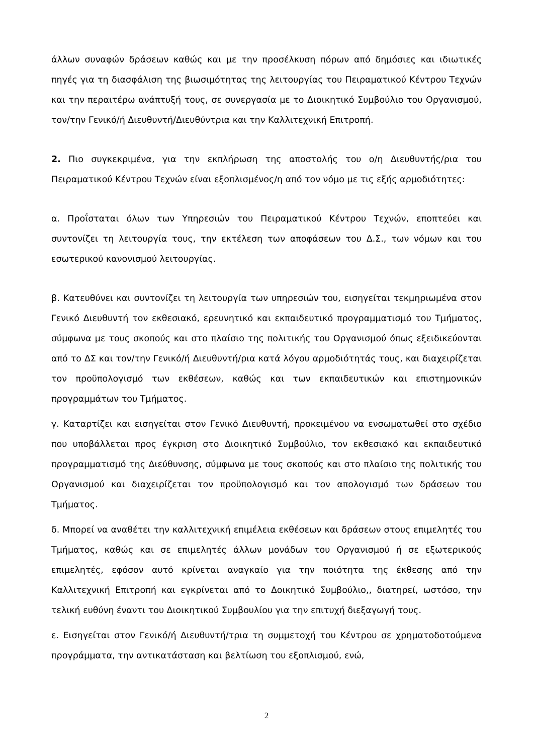άλλων συναφών δράσεων καθώς και με την προσέλκυση πόρων από δημόσιες και ιδιωτικές πηγές για τη διασφάλιση της βιωσιμότητας της λειτουργίας του Πειραματικού Κέντρου Τεχνών και την περαιτέρω ανάπτυξή τους, σε συνεργασία με το Διοικητικό Συμβούλιο του Οργανισμού, τον/την Γενικό/ή Διευθυντή/Διευθύντρια και την Καλλιτεχνική Επιτροπή.
2. Πιο συγκεκριμένα, για την εκπλήρωση της αποστολής του ο/η Διευθυντής/ρια του Πειραματικού Κέντρου Τεχνών είναι εξοπλισμένος/η από τον νόμο με τις εξής αρμοδιότητες:
α. Προΐσταται όλων των Υπηρεσιών του Πειραματικού Κέντρου Τεχνών, εποπτεύει και συντονίζει τη λειτουργία τους, την εκτέλεση των αποφάσεων του Δ.Σ., των νόμων και του εσωτερικού κανονισμού λειτουργίας.
β. Κατευθύνει και συντονίζει τη λειτουργία των υπηρεσιών του, εισηγείται τεκμηριωμένα στον Γενικό Διευθυντή τον εκθεσιακό, ερευνητικό και εκπαιδευτικό προγραμματισμό του Τμήματος, σύμφωνα με τους σκοπούς και στο πλαίσιο της πολιτικής του Οργανισμού όπως εξειδικεύονται από το ΔΣ και τον/την Γενικό/ή Διευθυντή/ρια κατά λόγου αρμοδιότητάς τους, και διαχειρίζεται τον προϋπολογισμό των εκθέσεων, καθώς και των εκπαιδευτικών και επιστημονικών προγραμμάτων του Τμήματος.
γ. Καταρτίζει και εισηγείται στον Γενικό Διευθυντή, προκειμένου να ενσωματωθεί στο σχέδιο που υποβάλλεται προς έγκριση στο Διοικητικό Συμβούλιο, τον εκθεσιακό και εκπαιδευτικό προγραμματισμό της Διεύθυνσης, σύμφωνα με τους σκοπούς και στο πλαίσιο της πολιτικής του Οργανισμού και διαχειρίζεται τον προϋπολογισμό και τον απολογισμό των δράσεων του Τμήματος.
δ. Μπορεί να αναθέτει την καλλιτεχνική επιμέλεια εκθέσεων και δράσεων στους επιμελητές του Τμήματος, καθώς και σε επιμελητές άλλων μονάδων του Οργανισμού ή σε εξωτερικούς επιμελητές, εφόσον αυτό κρίνεται αναγκαίο για την ποιότητα της έκθεσης από την Καλλιτεχνική Επιτροπή και εγκρίνεται από το Δοικητικό Συμβούλιο,, διατηρεί, ωστόσο, την τελική ευθύνη έναντι του Διοικητικού Συμβουλίου για την επιτυχή διεξαγωγή τους.
ε. Εισηγείται στον Γενικό/ή Διευθυντή/τρια τη συμμετοχή του Κέντρου σε χρηματοδοτούμενα προγράμματα, την αντικατάσταση και βελτίωση του εξοπλισμού, ενώ,
2